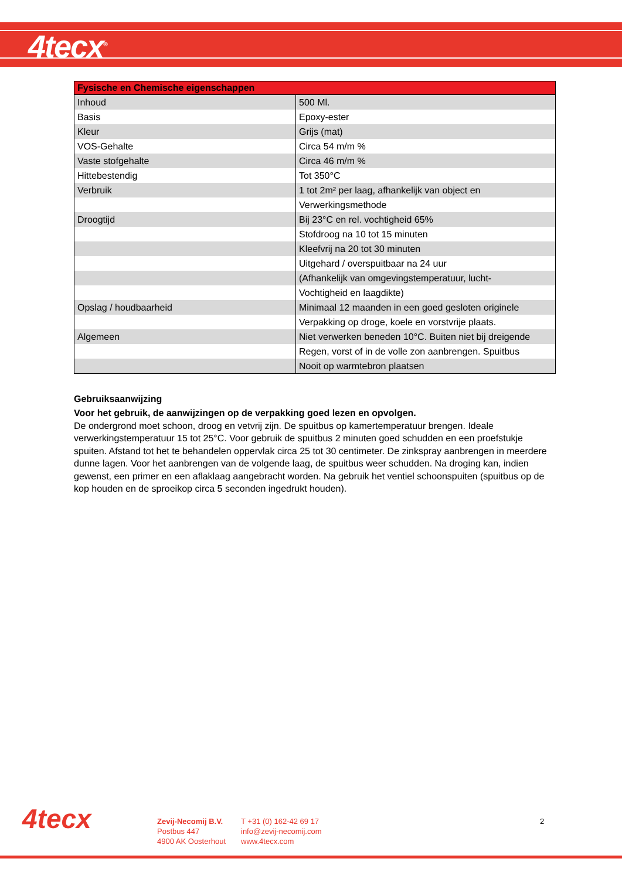4tecx<sup>®</sup>
| Fysische en Chemische eigenschappen | |
| --- | --- |
| Inhoud | 500 Ml. |
| Basis | Epoxy-ester |
| Kleur | Grijs (mat) |
| VOS-Gehalte | Circa 54 m/m % |
| Vaste stofgehalte | Circa 46 m/m % |
| Hittebestendig | Tot 350°C |
| Verbruik | 1 tot 2m² per laag, afhankelijk van object en |
| | Verwerkingsmethode |
| Droogtijd | Bij 23°C en rel. vochtigheid 65% |
| | Stofdroog na 10 tot 15 minuten |
| | Kleefvrij na 20 tot 30 minuten |
| | Uitgehard / overspuitbaar na 24 uur |
| | (Afhankelijk van omgevingstemperatuur, lucht- |
| | Vochtigheid en laagdikte) |
| Opslag / houdbaarheid | Minimaal 12 maanden in een goed gesloten originele |
| | Verpakking op droge, koele en vorstvrije plaats. |
| Algemeen | Niet verwerken beneden 10°C. Buiten niet bij dreigende |
| | Regen, vorst of in de volle zon aanbrengen. Spuitbus |
| | Nooit op warmtebron plaatsen |
Gebruiksaanwijzing
Voor het gebruik, de aanwijzingen op de verpakking goed lezen en opvolgen.
De ondergrond moet schoon, droog en vetvrij zijn. De spuitbus op kamertemperatuur brengen. Ideale verwerkingstemperatuur 15 tot 25°C. Voor gebruik de spuitbus 2 minuten goed schudden en een proefstukje spuiten. Afstand tot het te behandelen oppervlak circa 25 tot 30 centimeter. De zinkspray aanbrengen in meerdere dunne lagen. Voor het aanbrengen van de volgende laag, de spuitbus weer schudden. Na droging kan, indien gewenst, een primer en een aflaklaag aangebracht worden. Na gebruik het ventiel schoonspuiten (spuitbus op de kop houden en de sproeikop circa 5 seconden ingedrukt houden).
4tecx
Zevij-Necomij B.V.
Postbus 447
4900 AK Oosterhout
T +31 (0) 162-42 69 17
info@zevij-necomij.com
www.4tecx.com
2